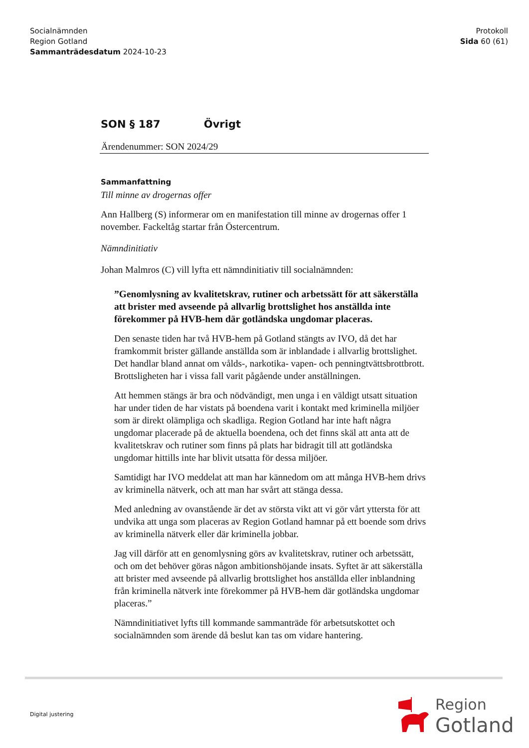Socialnämnden
Region Gotland
Sammanträdesdatum 2024-10-23
Protokoll
Sida 60 (61)
SON § 187 Övrigt
Ärendenummer: SON 2024/29
Sammanfattning
Till minne av drogernas offer
Ann Hallberg (S) informerar om en manifestation till minne av drogernas offer 1 november. Fackeltåg startar från Östercentrum.
Nämndinitiativ
Johan Malmros (C) vill lyfta ett nämndinitiativ till socialnämnden:
”Genomlysning av kvalitetskrav, rutiner och arbetssätt för att säkerställa att brister med avseende på allvarlig brottslighet hos anställda inte förekommer på HVB-hem där gotländska ungdomar placeras.
Den senaste tiden har två HVB-hem på Gotland stängts av IVO, då det har framkommit brister gällande anställda som är inblandade i allvarlig brottslighet. Det handlar bland annat om vålds-, narkotika- vapen- och penningtvättsbrottbrott. Brottsligheten har i vissa fall varit pågående under anställningen.
Att hemmen stängs är bra och nödvändigt, men unga i en väldigt utsatt situation har under tiden de har vistats på boendena varit i kontakt med kriminella miljöer som är direkt olämpliga och skadliga. Region Gotland har inte haft några ungdomar placerade på de aktuella boendena, och det finns skäl att anta att de kvalitetskrav och rutiner som finns på plats har bidragit till att gotländska ungdomar hittills inte har blivit utsatta för dessa miljöer.
Samtidigt har IVO meddelat att man har kännedom om att många HVB-hem drivs av kriminella nätverk, och att man har svårt att stänga dessa.
Med anledning av ovanstående är det av största vikt att vi gör vårt yttersta för att undvika att unga som placeras av Region Gotland hamnar på ett boende som drivs av kriminella nätverk eller där kriminella jobbar.
Jag vill därför att en genomlysning görs av kvalitetskrav, rutiner och arbetssätt, och om det behöver göras någon ambitionshöjande insats. Syftet är att säkerställa att brister med avseende på allvarlig brottslighet hos anställda eller inblandning från kriminella nätverk inte förekommer på HVB-hem där gotländska ungdomar placeras.”
Nämndinitiativet lyfts till kommande sammanträde för arbetsutskottet och socialnämnden som ärende då beslut kan tas om vidare hantering.
Digital justering
Region
Gotland